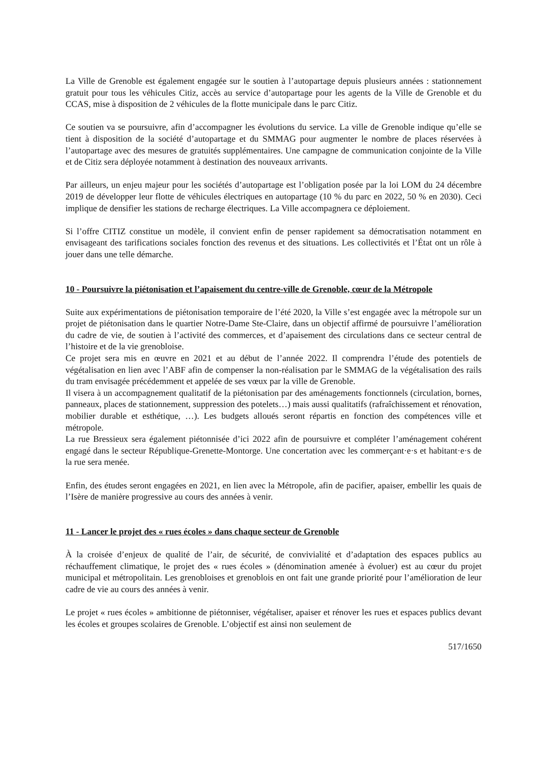La Ville de Grenoble est également engagée sur le soutien à l’autopartage depuis plusieurs années : stationnement gratuit pour tous les véhicules Citiz, accès au service d’autopartage pour les agents de la Ville de Grenoble et du CCAS, mise à disposition de 2 véhicules de la flotte municipale dans le parc Citiz.
Ce soutien va se poursuivre, afin d’accompagner les évolutions du service. La ville de Grenoble indique qu’elle se tient à disposition de la société d’autopartage et du SMMAG pour augmenter le nombre de places réservées à l’autopartage avec des mesures de gratuités supplémentaires. Une campagne de communication conjointe de la Ville et de Citiz sera déployée notamment à destination des nouveaux arrivants.
Par ailleurs, un enjeu majeur pour les sociétés d’autopartage est l’obligation posée par la loi LOM du 24 décembre 2019 de développer leur flotte de véhicules électriques en autopartage (10 % du parc en 2022, 50 % en 2030). Ceci implique de densifier les stations de recharge électriques. La Ville accompagnera ce déploiement.
Si l’offre CITIZ constitue un modèle, il convient enfin de penser rapidement sa démocratisation notamment en envisageant des tarifications sociales fonction des revenus et des situations. Les collectivités et l’État ont un rôle à jouer dans une telle démarche.
10 - Poursuivre la piétonisation et l’apaisement du centre-ville de Grenoble, cœur de la Métropole
Suite aux expérimentations de piétonisation temporaire de l’été 2020, la Ville s’est engagée avec la métropole sur un projet de piétonisation dans le quartier Notre-Dame Ste-Claire, dans un objectif affirmé de poursuivre l’amélioration du cadre de vie, de soutien à l’activité des commerces, et d’apaisement des circulations dans ce secteur central de l’histoire et de la vie grenobloise.
Ce projet sera mis en œuvre en 2021 et au début de l’année 2022. Il comprendra l’étude des potentiels de végétalisation en lien avec l’ABF afin de compenser la non-réalisation par le SMMAG de la végétalisation des rails du tram envisagée précédemment et appelée de ses vœux par la ville de Grenoble.
Il visera à un accompagnement qualitatif de la piétonisation par des aménagements fonctionnels (circulation, bornes, panneaux, places de stationnement, suppression des potelets…) mais aussi qualitatifs (rafraîchissement et rénovation, mobilier durable et esthétique, …). Les budgets alloués seront répartis en fonction des compétences ville et métropole.
La rue Bressieux sera également piétonnisée d’ici 2022 afin de poursuivre et compléter l’aménagement cohérent engagé dans le secteur République-Grenette-Montorge. Une concertation avec les commerçant·e·s et habitant·e·s de la rue sera menée.
Enfin, des études seront engagées en 2021, en lien avec la Métropole, afin de pacifier, apaiser, embellir les quais de l’Isère de manière progressive au cours des années à venir.
11 - Lancer le projet des « rues écoles » dans chaque secteur de Grenoble
À la croisée d’enjeux de qualité de l’air, de sécurité, de convivialité et d’adaptation des espaces publics au réchauffement climatique, le projet des « rues écoles » (dénomination amenée à évoluer) est au cœur du projet municipal et métropolitain. Les grenobloises et grenoblois en ont fait une grande priorité pour l’amélioration de leur cadre de vie au cours des années à venir.
Le projet « rues écoles » ambitionne de piétonniser, végétaliser, apaiser et rénover les rues et espaces publics devant les écoles et groupes scolaires de Grenoble. L’objectif est ainsi non seulement de
517/1650